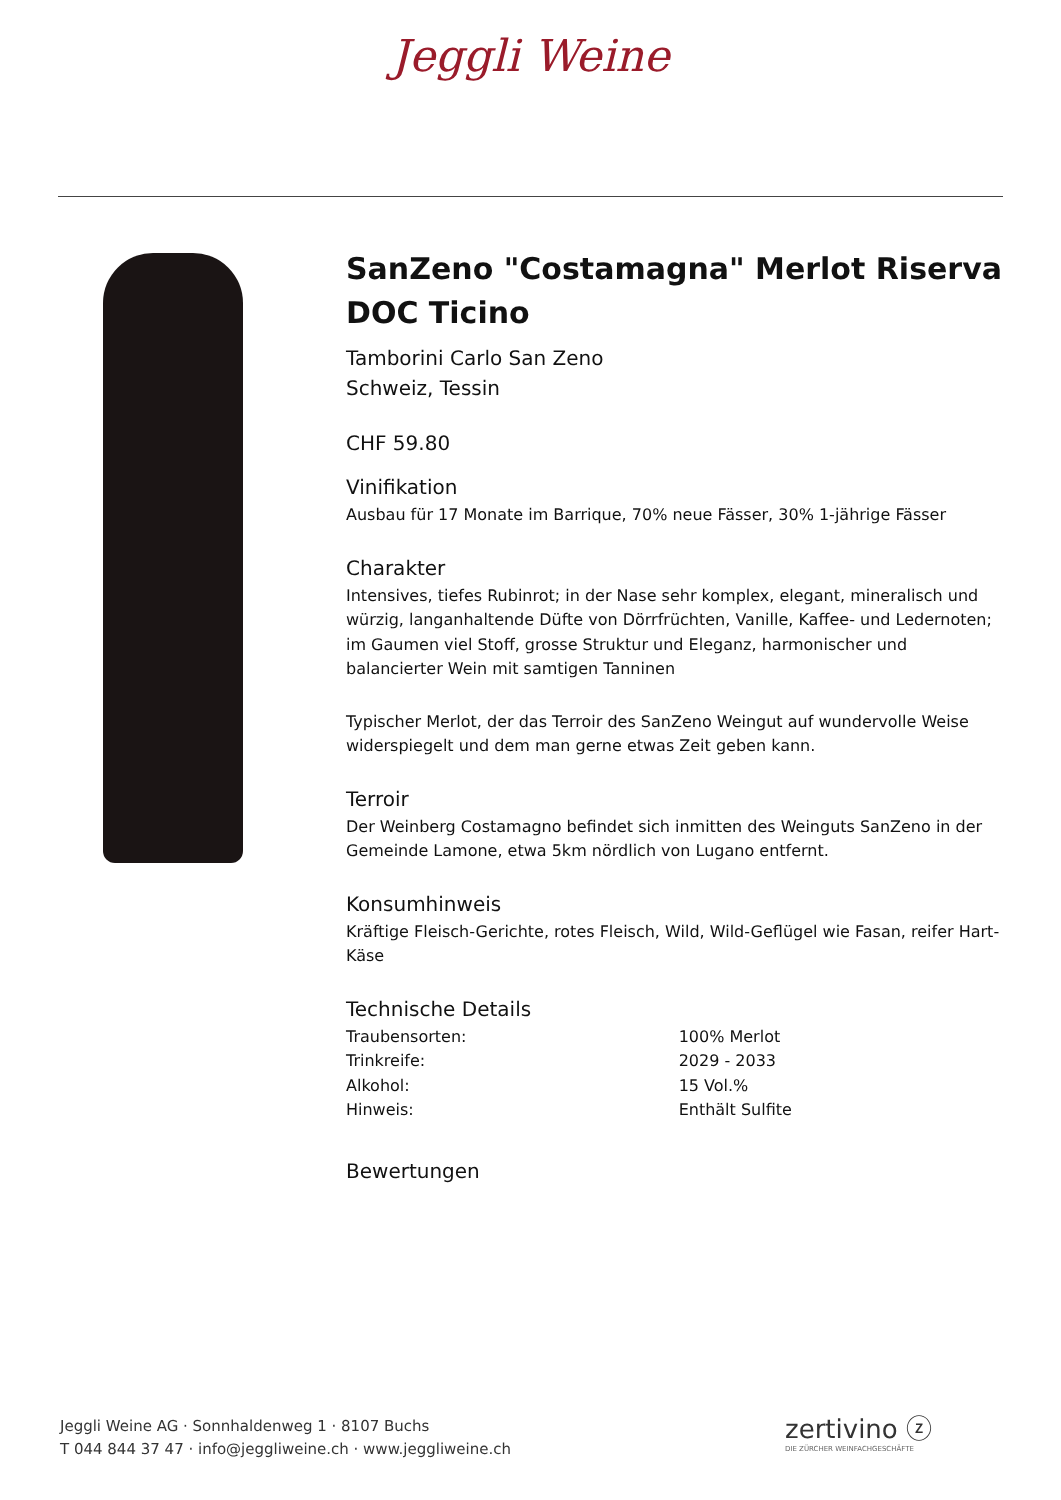Jeggli Weine
SanZeno "Costamagna" Merlot Riserva DOC Ticino
Tamborini Carlo San Zeno
Schweiz, Tessin
CHF 59.80
Vinifikation
Ausbau für 17 Monate im Barrique, 70% neue Fässer, 30% 1-jährige Fässer
Charakter
Intensives, tiefes Rubinrot; in der Nase sehr komplex, elegant, mineralisch und würzig, langanhaltende Düfte von Dörrfrüchten, Vanille, Kaffee- und Ledernoten; im Gaumen viel Stoff, grosse Struktur und Eleganz, harmonischer und balancierter Wein mit samtigen Tanninen
Typischer Merlot, der das Terroir des SanZeno Weingut auf wundervolle Weise widerspiegelt und dem man gerne etwas Zeit geben kann.
Terroir
Der Weinberg Costamagno befindet sich inmitten des Weinguts SanZeno in der Gemeinde Lamone, etwa 5km nördlich von Lugano entfernt.
Konsumhinweis
Kräftige Fleisch-Gerichte, rotes Fleisch, Wild, Wild-Geflügel wie Fasan, reifer Hart-Käse
Technische Details
| Traubensorten: | 100% Merlot |
| Trinkreife: | 2029 - 2033 |
| Alkohol: | 15 Vol.% |
| Hinweis: | Enthält Sulfite |
Bewertungen
Jeggli Weine AG · Sonnhaldenweg 1 · 8107 Buchs
T 044 844 37 47 · info@jeggliweine.ch · www.jeggliweine.ch
zertivino ⓩ
DIE ZÜRCHER WEINFACHGESCHÄFTE